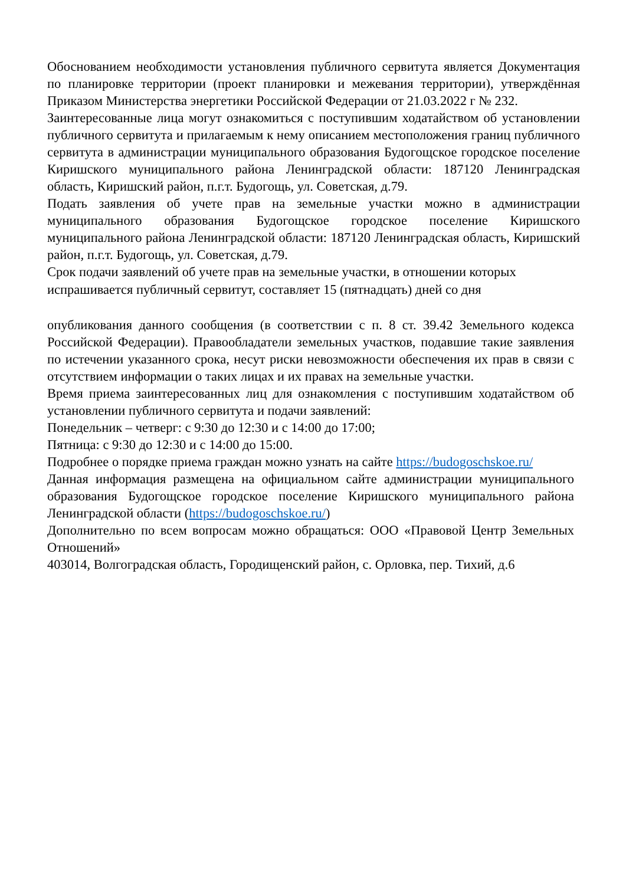Обоснованием необходимости установления публичного сервитута является Документация по планировке территории (проект планировки и межевания территории), утверждённая Приказом Министерства энергетики Российской Федерации от 21.03.2022 г № 232.
Заинтересованные лица могут ознакомиться с поступившим ходатайством об установлении публичного сервитута и прилагаемым к нему описанием местоположения границ публичного сервитута в администрации муниципального образования Будогощское городское поселение Киришского муниципального района Ленинградской области: 187120 Ленинградская область, Киришский район, п.г.т. Будогощь, ул. Советская, д.79.
Подать заявления об учете прав на земельные участки можно в администрации муниципального образования Будогощское городское поселение Киришского муниципального района Ленинградской области: 187120 Ленинградская область, Киришский район, п.г.т. Будогощь, ул. Советская, д.79.
Срок подачи заявлений об учете прав на земельные участки, в отношении которых испрашивается публичный сервитут, составляет 15 (пятнадцать) дней со дня
опубликования данного сообщения (в соответствии с п. 8 ст. 39.42 Земельного кодекса Российской Федерации). Правообладатели земельных участков, подавшие такие заявления по истечении указанного срока, несут риски невозможности обеспечения их прав в связи с отсутствием информации о таких лицах и их правах на земельные участки.
Время приема заинтересованных лиц для ознакомления с поступившим ходатайством об установлении публичного сервитута и подачи заявлений:
Понедельник – четверг: с 9:30 до 12:30 и с 14:00 до 17:00;
Пятница: с 9:30 до 12:30 и с 14:00 до 15:00.
Подробнее о порядке приема граждан можно узнать на сайте https://budogoschskoe.ru/
Данная информация размещена на официальном сайте администрации муниципального образования Будогощское городское поселение Киришского муниципального района Ленинградской области (https://budogoschskoe.ru/)
Дополнительно по всем вопросам можно обращаться: ООО «Правовой Центр Земельных Отношений»
403014, Волгоградская область, Городищенский район, с. Орловка, пер. Тихий, д.6